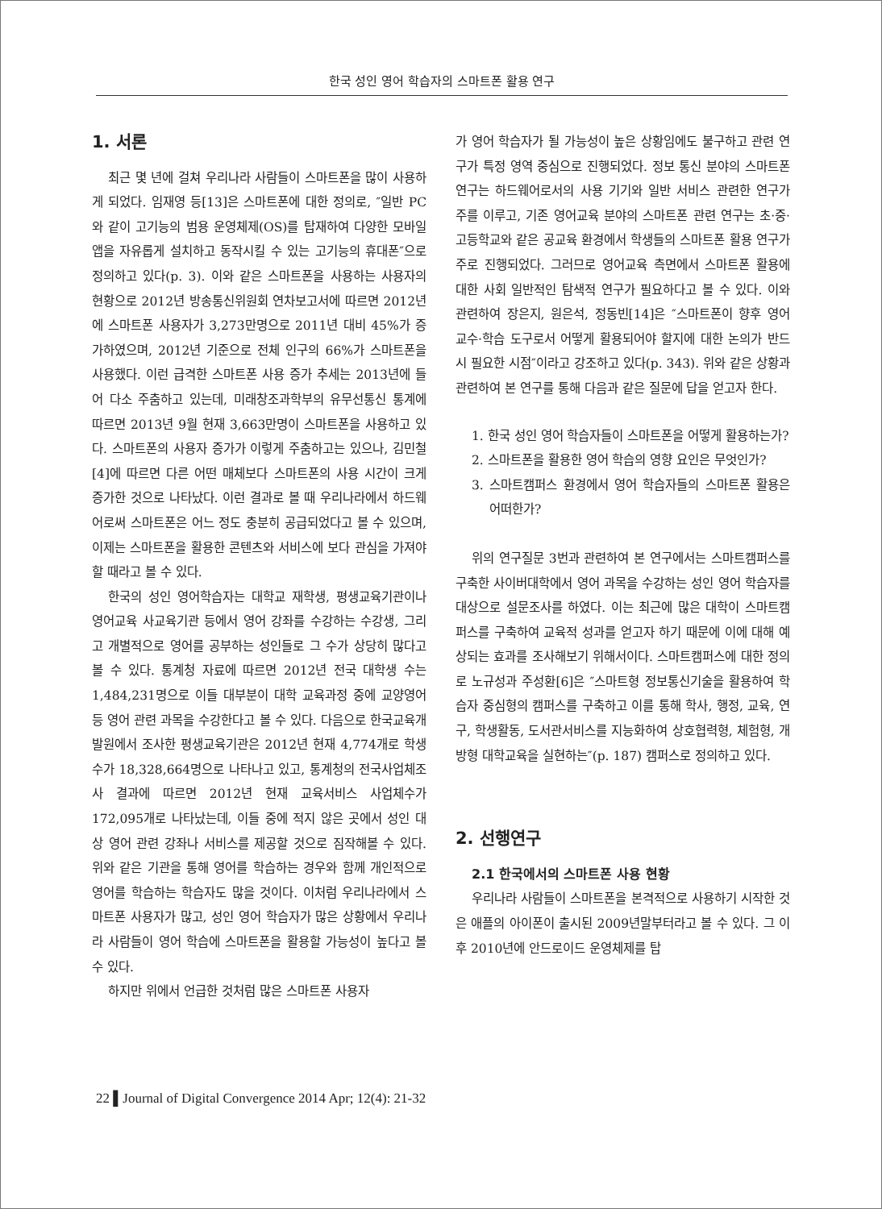한국 성인 영어 학습자의 스마트폰 활용 연구
1. 서론
최근 몇 년에 걸쳐 우리나라 사람들이 스마트폰을 많이 사용하게 되었다. 임재영 등[13]은 스마트폰에 대한 정의로, ″일반 PC와 같이 고기능의 범용 운영체제(OS)를 탑재하여 다양한 모바일앱을 자유롭게 설치하고 동작시킬 수 있는 고기능의 휴대폰″으로 정의하고 있다(p. 3). 이와 같은 스마트폰을 사용하는 사용자의 현황으로 2012년 방송통신위원회 연차보고서에 따르면 2012년에 스마트폰 사용자가 3,273만명으로 2011년 대비 45%가 증가하였으며, 2012년 기준으로 전체 인구의 66%가 스마트폰을 사용했다. 이런 급격한 스마트폰 사용 증가 추세는 2013년에 들어 다소 주춤하고 있는데, 미래창조과학부의 유무선통신 통계에 따르면 2013년 9월 현재 3,663만명이 스마트폰을 사용하고 있다. 스마트폰의 사용자 증가가 이렇게 주춤하고는 있으나, 김민철[4]에 따르면 다른 어떤 매체보다 스마트폰의 사용 시간이 크게 증가한 것으로 나타났다. 이런 결과로 볼 때 우리나라에서 하드웨어로써 스마트폰은 어느 정도 충분히 공급되었다고 볼 수 있으며, 이제는 스마트폰을 활용한 콘텐츠와 서비스에 보다 관심을 가져야 할 때라고 볼 수 있다.
한국의 성인 영어학습자는 대학교 재학생, 평생교육기관이나 영어교육 사교육기관 등에서 영어 강좌를 수강하는 수강생, 그리고 개별적으로 영어를 공부하는 성인들로 그 수가 상당히 많다고 볼 수 있다. 통계청 자료에 따르면 2012년 전국 대학생 수는 1,484,231명으로 이들 대부분이 대학 교육과정 중에 교양영어 등 영어 관련 과목을 수강한다고 볼 수 있다. 다음으로 한국교육개발원에서 조사한 평생교육기관은 2012년 현재 4,774개로 학생수가 18,328,664명으로 나타나고 있고, 통계청의 전국사업체조사 결과에 따르면 2012년 현재 교육서비스 사업체수가 172,095개로 나타났는데, 이들 중에 적지 않은 곳에서 성인 대상 영어 관련 강좌나 서비스를 제공할 것으로 짐작해볼 수 있다. 위와 같은 기관을 통해 영어를 학습하는 경우와 함께 개인적으로 영어를 학습하는 학습자도 많을 것이다. 이처럼 우리나라에서 스마트폰 사용자가 많고, 성인 영어 학습자가 많은 상황에서 우리나라 사람들이 영어 학습에 스마트폰을 활용할 가능성이 높다고 볼 수 있다.
하지만 위에서 언급한 것처럼 많은 스마트폰 사용자
가 영어 학습자가 될 가능성이 높은 상황임에도 불구하고 관련 연구가 특정 영역 중심으로 진행되었다. 정보 통신 분야의 스마트폰 연구는 하드웨어로서의 사용 기기와 일반 서비스 관련한 연구가 주를 이루고, 기존 영어교육 분야의 스마트폰 관련 연구는 초·중·고등학교와 같은 공교육 환경에서 학생들의 스마트폰 활용 연구가 주로 진행되었다. 그러므로 영어교육 측면에서 스마트폰 활용에 대한 사회 일반적인 탐색적 연구가 필요하다고 볼 수 있다. 이와 관련하여 장은지, 원은석, 정동빈[14]은 ″스마트폰이 향후 영어 교수·학습 도구로서 어떻게 활용되어야 할지에 대한 논의가 반드시 필요한 시점″이라고 강조하고 있다(p. 343). 위와 같은 상황과 관련하여 본 연구를 통해 다음과 같은 질문에 답을 얻고자 한다.
1. 한국 성인 영어 학습자들이 스마트폰을 어떻게 활용하는가?
2. 스마트폰을 활용한 영어 학습의 영향 요인은 무엇인가?
3. 스마트캠퍼스 환경에서 영어 학습자들의 스마트폰 활용은 어떠한가?
위의 연구질문 3번과 관련하여 본 연구에서는 스마트캠퍼스를 구축한 사이버대학에서 영어 과목을 수강하는 성인 영어 학습자를 대상으로 설문조사를 하였다. 이는 최근에 많은 대학이 스마트캠퍼스를 구축하여 교육적 성과를 얻고자 하기 때문에 이에 대해 예상되는 효과를 조사해보기 위해서이다. 스마트캠퍼스에 대한 정의로 노규성과 주성환[6]은 ″스마트형 정보통신기술을 활용하여 학습자 중심형의 캠퍼스를 구축하고 이를 통해 학사, 행정, 교육, 연구, 학생활동, 도서관서비스를 지능화하여 상호협력형, 체험형, 개방형 대학교육을 실현하는″(p. 187) 캠퍼스로 정의하고 있다.
2. 선행연구
2.1 한국에서의 스마트폰 사용 현황
우리나라 사람들이 스마트폰을 본격적으로 사용하기 시작한 것은 애플의 아이폰이 출시된 2009년말부터라고 볼 수 있다. 그 이후 2010년에 안드로이드 운영체제를 탑
22 ▌Journal of Digital Convergence 2014 Apr; 12(4): 21-32